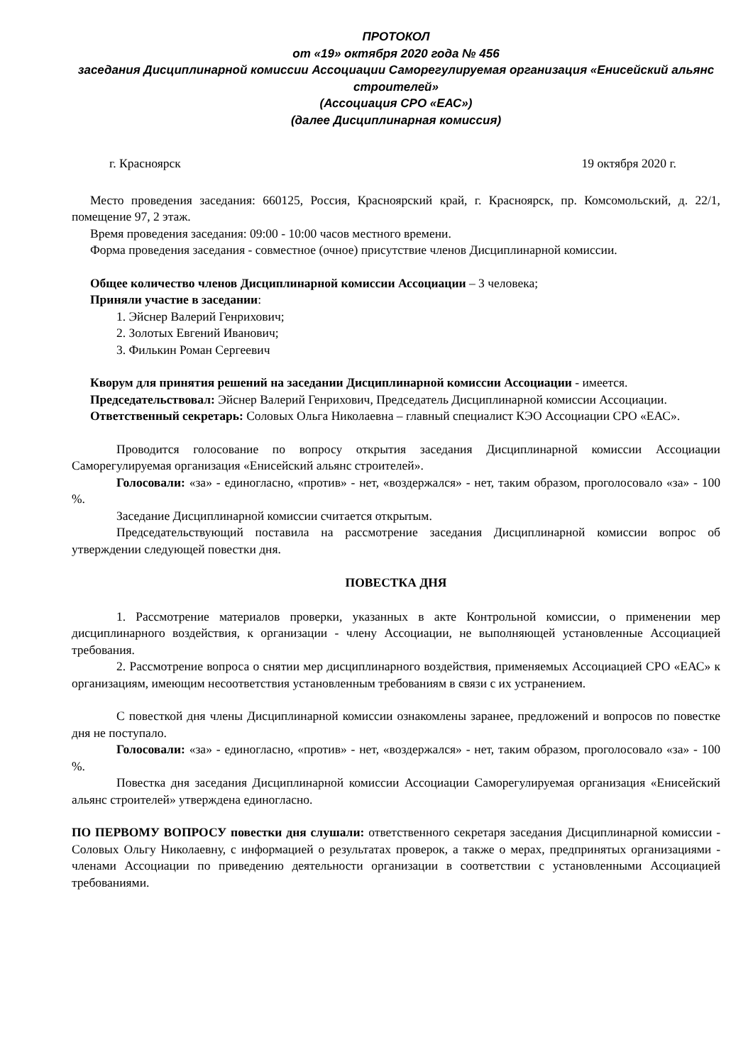ПРОТОКОЛ
от «19» октября 2020 года № 456
заседания Дисциплинарной комиссии Ассоциации Саморегулируемая организация «Енисейский альянс строителей»
(Ассоциация СРО «ЕАС»)
(далее Дисциплинарная комиссия)
г. Красноярск 19 октября 2020 г.
Место проведения заседания: 660125, Россия, Красноярский край, г. Красноярск, пр. Комсомольский, д. 22/1, помещение 97, 2 этаж.
Время проведения заседания: 09:00 - 10:00 часов местного времени.
Форма проведения заседания - совместное (очное) присутствие членов Дисциплинарной комиссии.
Общее количество членов Дисциплинарной комиссии Ассоциации – 3 человека;
Приняли участие в заседании:
1. Эйснер Валерий Генрихович;
2. Золотых Евгений Иванович;
3. Филькин Роман Сергеевич
Кворум для принятия решений на заседании Дисциплинарной комиссии Ассоциации - имеется.
Председательствовал: Эйснер Валерий Генрихович, Председатель Дисциплинарной комиссии Ассоциации.
Ответственный секретарь: Соловых Ольга Николаевна – главный специалист КЭО Ассоциации СРО «ЕАС».
Проводится голосование по вопросу открытия заседания Дисциплинарной комиссии Ассоциации Саморегулируемая организация «Енисейский альянс строителей».
Голосовали: «за» - единогласно, «против» - нет, «воздержался» - нет, таким образом, проголосовало «за» - 100 %.
Заседание Дисциплинарной комиссии считается открытым.
Председательствующий поставила на рассмотрение заседания Дисциплинарной комиссии вопрос об утверждении следующей повестки дня.
ПОВЕСТКА ДНЯ
1. Рассмотрение материалов проверки, указанных в акте Контрольной комиссии, о применении мер дисциплинарного воздействия, к организации - члену Ассоциации, не выполняющей установленные Ассоциацией требования.
2. Рассмотрение вопроса о снятии мер дисциплинарного воздействия, применяемых Ассоциацией СРО «ЕАС» к организациям, имеющим несоответствия установленным требованиям в связи с их устранением.
С повесткой дня члены Дисциплинарной комиссии ознакомлены заранее, предложений и вопросов по повестке дня не поступало.
Голосовали: «за» - единогласно, «против» - нет, «воздержался» - нет, таким образом, проголосовало «за» - 100 %.
Повестка дня заседания Дисциплинарной комиссии Ассоциации Саморегулируемая организация «Енисейский альянс строителей» утверждена единогласно.
ПО ПЕРВОМУ ВОПРОСУ повестки дня слушали: ответственного секретаря заседания Дисциплинарной комиссии - Соловых Ольгу Николаевну, с информацией о результатах проверок, а также о мерах, предпринятых организациями - членами Ассоциации по приведению деятельности организации в соответствии с установленными Ассоциацией требованиями.